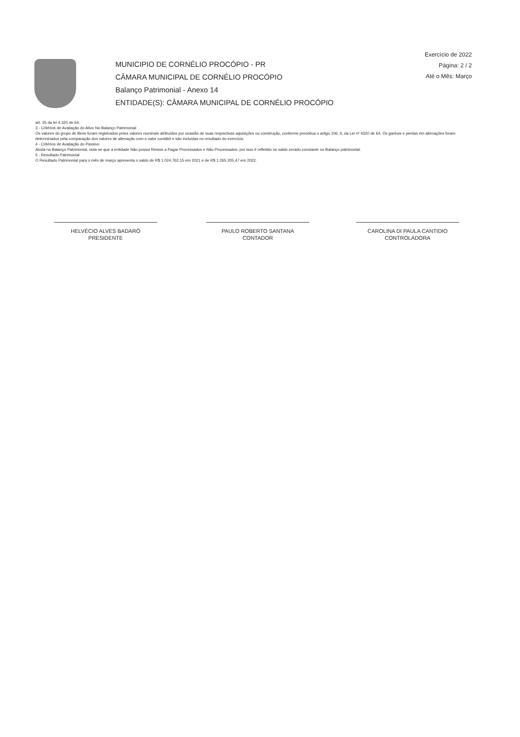MUNICIPIO DE CORNÉLIO PROCÓPIO - PR
CÂMARA MUNICIPAL DE CORNÉLIO PROCÓPIO
Balanço Patrimonial - Anexo 14
ENTIDADE(S): CÂMARA MUNICIPAL DE CORNÉLIO PROCÓPIO
Exercício de 2022
Página: 2 / 2
Até o Mês: Março
art. 35 da lei 4.320 de 64.
3 - Critérios de Avaliação do Ativo No Balanço Patrimonial
Os valores do grupo de Bens foram registrados pelos valores nominais atribuídos por ocasião de suas respectivas aquisições ou construção, conforme preceitua o artigo 106, II, da Lei nº 4320 de 64. Os ganhos e perdas em alienações foram determinados pela comparação dos valores de alienação com o valor contábil e são incluídas no resultado do exercício.
4 - Critérios de Avaliação do Passivo
Ainda no Balanço Patrimonial, nota-se que a entidade Não possui Restos a Pagar Processados e Não Processados, por isso é refletido no saldo zerado constante no Balanço patrimonial.
5 - Resultado Patrimonial
O Resultado Patrimonial para o mês de março apresenta o saldo de R$ 1.024.762,15 em 2021 e de R$ 1.265.205,47 em 2022.
HELVÉCIO ALVES BADARÓ
PRESIDENTE
PAULO ROBERTO SANTANA
CONTADOR
CAROLINA DI PAULA CANTIDIO
CONTROLADORA